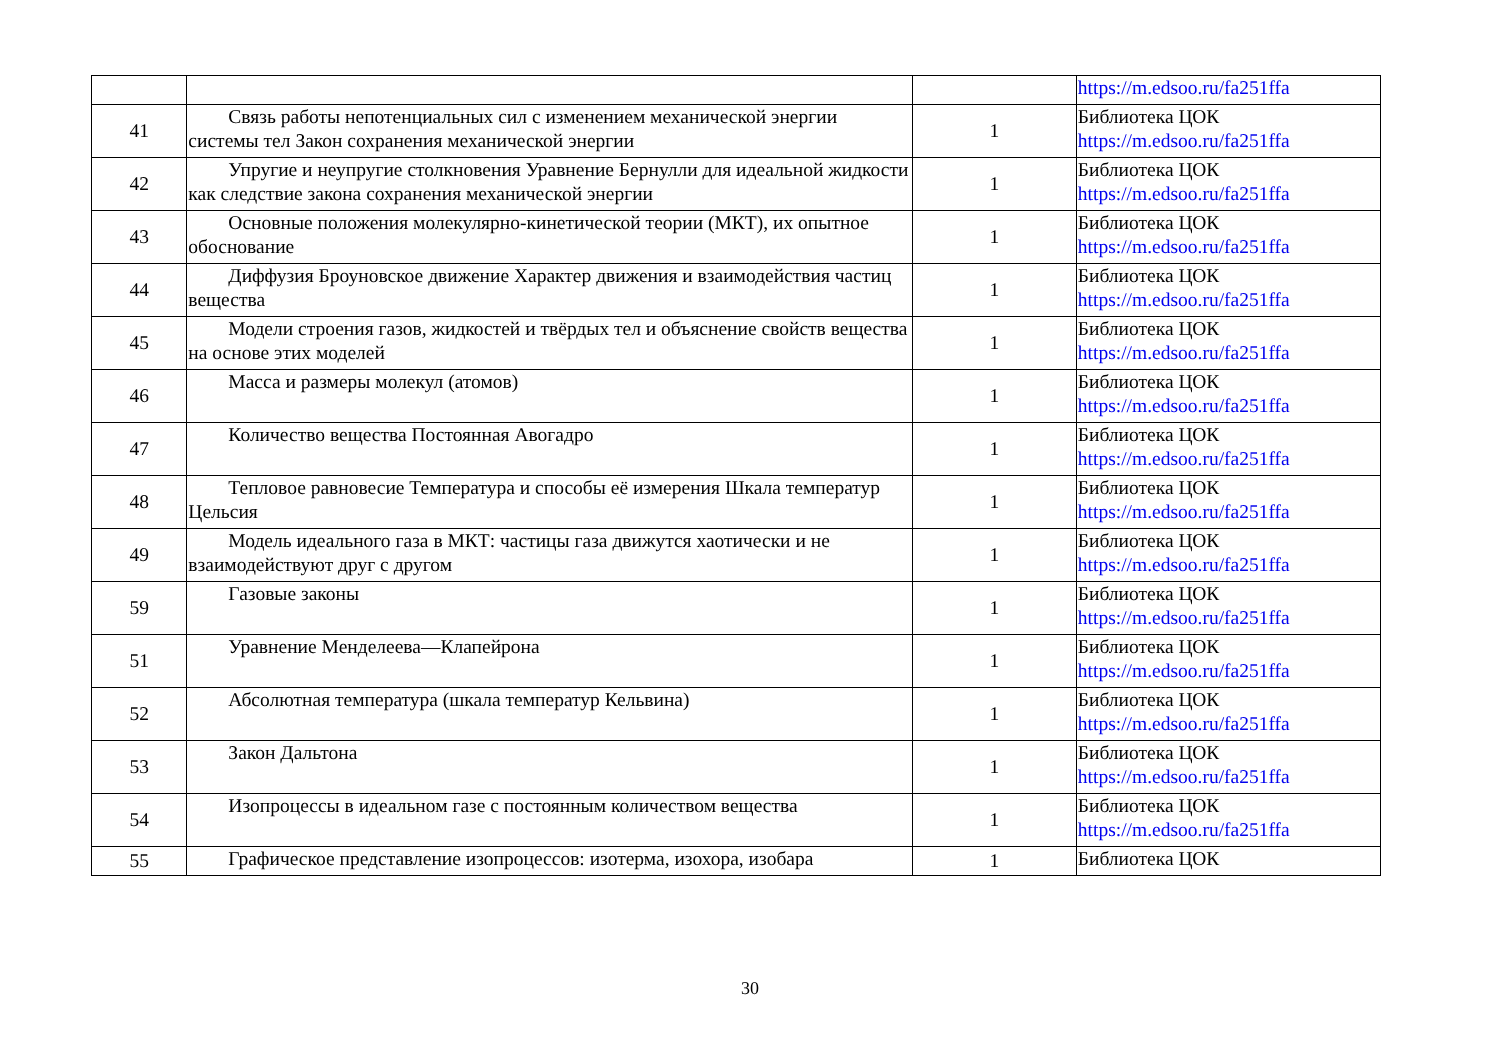| | | | https://m.edsoo.ru/fa251ffa |
| 41 | Связь работы непотенциальных сил с изменением механической энергии системы тел Закон сохранения механической энергии | 1 | Библиотека ЦОК https://m.edsoo.ru/fa251ffa |
| 42 | Упругие и неупругие столкновения Уравнение Бернулли для идеальной жидкости как следствие закона сохранения механической энергии | 1 | Библиотека ЦОК https://m.edsoo.ru/fa251ffa |
| 43 | Основные положения молекулярно-кинетической теории (МКТ), их опытное обоснование | 1 | Библиотека ЦОК https://m.edsoo.ru/fa251ffa |
| 44 | Диффузия Броуновское движение Характер движения и взаимодействия частиц вещества | 1 | Библиотека ЦОК https://m.edsoo.ru/fa251ffa |
| 45 | Модели строения газов, жидкостей и твёрдых тел и объяснение свойств вещества на основе этих моделей | 1 | Библиотека ЦОК https://m.edsoo.ru/fa251ffa |
| 46 | Масса и размеры молекул (атомов) | 1 | Библиотека ЦОК https://m.edsoo.ru/fa251ffa |
| 47 | Количество вещества Постоянная Авогадро | 1 | Библиотека ЦОК https://m.edsoo.ru/fa251ffa |
| 48 | Тепловое равновесие Температура и способы её измерения Шкала температур Цельсия | 1 | Библиотека ЦОК https://m.edsoo.ru/fa251ffa |
| 49 | Модель идеального газа в МКТ: частицы газа движутся хаотически и не взаимодействуют друг с другом | 1 | Библиотека ЦОК https://m.edsoo.ru/fa251ffa |
| 59 | Газовые законы | 1 | Библиотека ЦОК https://m.edsoo.ru/fa251ffa |
| 51 | Уравнение Менделеева—Клапейрона | 1 | Библиотека ЦОК https://m.edsoo.ru/fa251ffa |
| 52 | Абсолютная температура (шкала температур Кельвина) | 1 | Библиотека ЦОК https://m.edsoo.ru/fa251ffa |
| 53 | Закон Дальтона | 1 | Библиотека ЦОК https://m.edsoo.ru/fa251ffa |
| 54 | Изопроцессы в идеальном газе с постоянным количеством вещества | 1 | Библиотека ЦОК https://m.edsoo.ru/fa251ffa |
| 55 | Графическое представление изопроцессов: изотерма, изохора, изобара | 1 | Библиотека ЦОК |
30